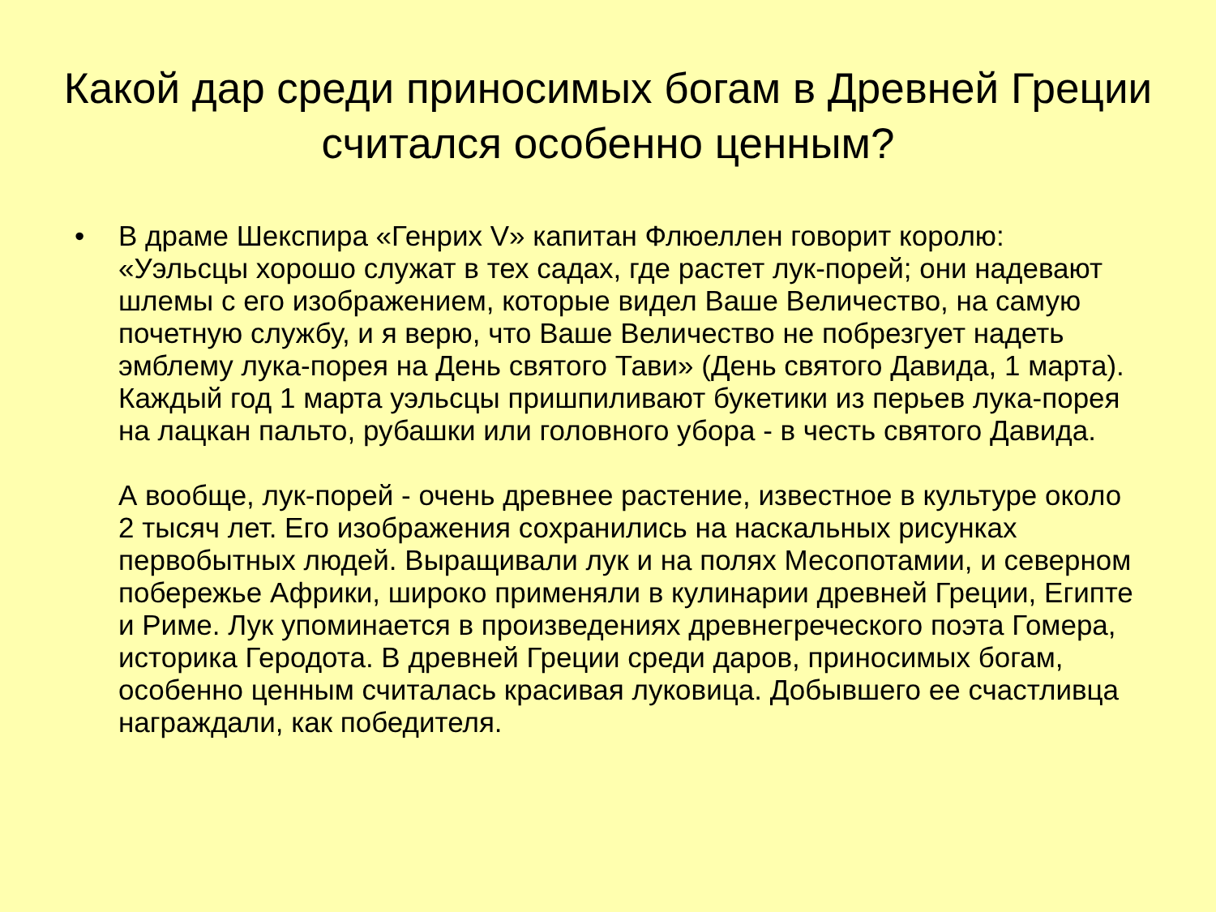Какой дар среди приносимых богам в Древней Греции считался особенно ценным?
• В драме Шекспира «Генрих V» капитан Флюеллен говорит королю: «Уэльсцы хорошо служат в тех садах, где растет лук-порей; они надевают шлемы с его изображением, которые видел Ваше Величество, на самую почетную службу, и я верю, что Ваше Величество не побрезгует надеть эмблему лука-порея на День святого Тави» (День святого Давида, 1 марта). Каждый год 1 марта уэльсцы пришпиливают букетики из перьев лука-порея на лацкан пальто, рубашки или головного убора - в честь святого Давида.
А вообще, лук-порей - очень древнее растение, известное в культуре около 2 тысяч лет. Его изображения сохранились на наскальных рисунках первобытных людей. Выращивали лук и на полях Месопотамии, и северном побережье Африки, широко применяли в кулинарии древней Греции, Египте и Риме. Лук упоминается в произведениях древнегреческого поэта Гомера, историка Геродота. В древней Греции среди даров, приносимых богам, особенно ценным считалась красивая луковица. Добывшего ее счастливца награждали, как победителя.